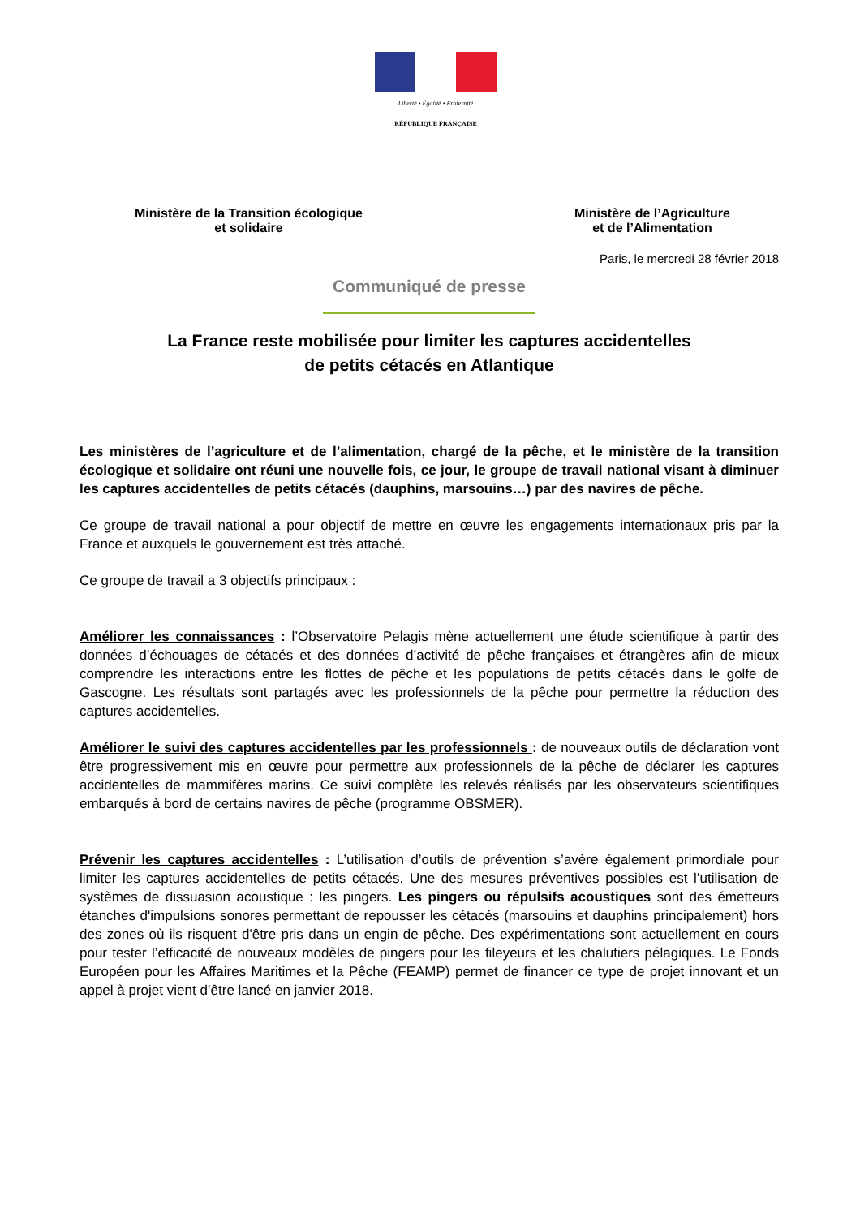Liberté • Égalité • Fraternité
RÉPUBLIQUE FRANÇAISE
Ministère de la Transition écologique
et solidaire
Ministère de l’Agriculture
et de l’Alimentation
Paris, le mercredi 28 février 2018
Communiqué de presse
La France reste mobilisée pour limiter les captures accidentelles
de petits cétacés en Atlantique
Les ministères de l’agriculture et de l’alimentation, chargé de la pêche, et le ministère de la transition écologique et solidaire ont réuni une nouvelle fois, ce jour, le groupe de travail national visant à diminuer les captures accidentelles de petits cétacés (dauphins, marsouins…) par des navires de pêche.
Ce groupe de travail national a pour objectif de mettre en œuvre les engagements internationaux pris par la France et auxquels le gouvernement est très attaché.
Ce groupe de travail a 3 objectifs principaux :
Améliorer les connaissances : l’Observatoire Pelagis mène actuellement une étude scientifique à partir des données d’échouages de cétacés et des données d’activité de pêche françaises et étrangères afin de mieux comprendre les interactions entre les flottes de pêche et les populations de petits cétacés dans le golfe de Gascogne. Les résultats sont partagés avec les professionnels de la pêche pour permettre la réduction des captures accidentelles.
Améliorer le suivi des captures accidentelles par les professionnels : de nouveaux outils de déclaration vont être progressivement mis en œuvre pour permettre aux professionnels de la pêche de déclarer les captures accidentelles de mammifères marins. Ce suivi complète les relevés réalisés par les observateurs scientifiques embarqués à bord de certains navires de pêche (programme OBSMER).
Prévenir les captures accidentelles : L’utilisation d’outils de prévention s’avère également primordiale pour limiter les captures accidentelles de petits cétacés. Une des mesures préventives possibles est l’utilisation de systèmes de dissuasion acoustique : les pingers. Les pingers ou répulsifs acoustiques sont des émetteurs étanches d'impulsions sonores permettant de repousser les cétacés (marsouins et dauphins principalement) hors des zones où ils risquent d'être pris dans un engin de pêche. Des expérimentations sont actuellement en cours pour tester l’efficacité de nouveaux modèles de pingers pour les fileyeurs et les chalutiers pélagiques. Le Fonds Européen pour les Affaires Maritimes et la Pêche (FEAMP) permet de financer ce type de projet innovant et un appel à projet vient d’être lancé en janvier 2018.